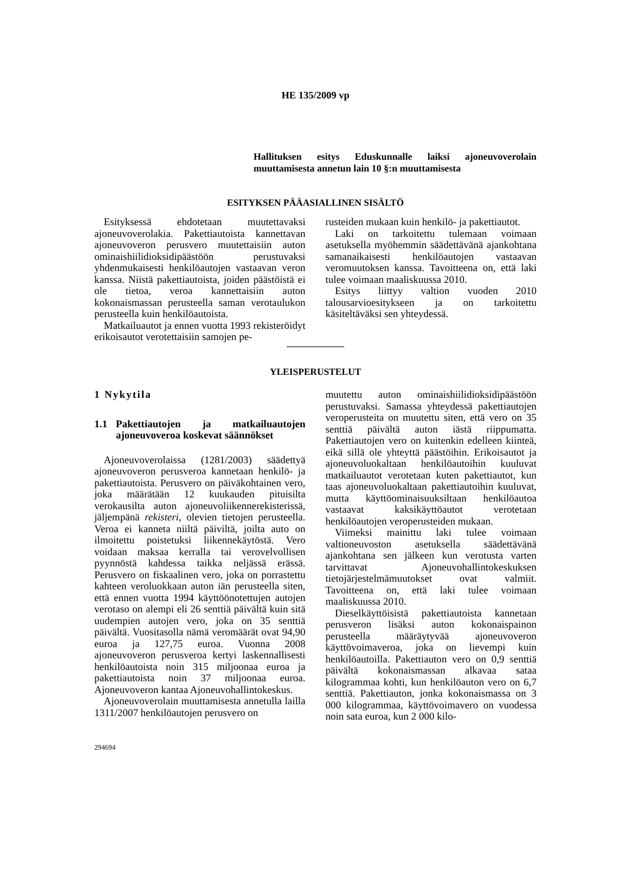HE 135/2009 vp
Hallituksen esitys Eduskunnalle laiksi ajoneuvoverolain muuttamisesta annetun lain 10 §:n muuttamisesta
ESITYKSEN PÄÄASIALLINEN SISÄLTÖ
Esityksessä ehdotetaan muutettavaksi ajoneuvoverolakia. Pakettiautoista kannettavan ajoneuvoveron perusvero muutettaisiin auton ominaishiilidioksidipäästöön perustuvaksi yhdenmukaisesti henkilöautojen vastaavan veron kanssa. Niistä pakettiautoista, joiden päästöistä ei ole tietoa, veroa kannettaisiin auton kokonaismassan perusteella saman verotaulukon perusteella kuin henkilöautoista.
Matkailuautot ja ennen vuotta 1993 rekisteröidyt erikoisautot verotettaisiin samojen pe-
rusteiden mukaan kuin henkilö- ja pakettiautot.
Laki on tarkoitettu tulemaan voimaan asetuksella myöhemmin säädettävänä ajankohtana samanaikaisesti henkilöautojen vastaavan veromuutoksen kanssa. Tavoitteena on, että laki tulee voimaan maaliskuussa 2010.
Esitys liittyy valtion vuoden 2010 talousarvioesitykseen ja on tarkoitettu käsiteltäväksi sen yhteydessä.
YLEISPERUSTELUT
1 Nykytila
1.1 Pakettiautojen ja matkailuautojen ajoneuvoveroa koskevat säännökset
Ajoneuvoverolaissa (1281/2003) säädettyä ajoneuvoveron perusveroa kannetaan henkilö- ja pakettiautoista. Perusvero on päiväkohtainen vero, joka määrätään 12 kuukauden pituisilta verokausilta auton ajoneuvoliikennerekisterissä, jäljempänä rekisteri, olevien tietojen perusteella. Veroa ei kanneta niiltä päiviltä, joilta auto on ilmoitettu poistetuksi liikennekäytöstä. Vero voidaan maksaa kerralla tai verovelvollisen pyynnöstä kahdessa taikka neljässä erässä. Perusvero on fiskaalinen vero, joka on porrastettu kahteen veroluokkaan auton iän perusteella siten, että ennen vuotta 1994 käyttöönotettujen autojen verotaso on alempi eli 26 senttiä päivältä kuin sitä uudempien autojen vero, joka on 35 senttiä päivältä. Vuositasolla nämä veromäärät ovat 94,90 euroa ja 127,75 euroa. Vuonna 2008 ajoneuvoveron perusveroa kertyi laskennallisesti henkilöautoista noin 315 miljoonaa euroa ja pakettiautoista noin 37 miljoonaa euroa. Ajoneuvoveron kantaa Ajoneuvohallintokeskus.
Ajoneuvoverolain muuttamisesta annetulla lailla 1311/2007 henkilöautojen perusvero on
294694
muutettu auton ominaishiilidioksidipäästöön perustuvaksi. Samassa yhteydessä pakettiautojen veroperusteita on muutettu siten, että vero on 35 senttiä päivältä auton iästä riippumatta. Pakettiautojen vero on kuitenkin edelleen kiinteä, eikä sillä ole yhteyttä päästöihin. Erikoisautot ja ajoneuvoluokaltaan henkilöautoihin kuuluvat matkailuautot verotetaan kuten pakettiautot, kun taas ajoneuvoluokaltaan pakettiautoihin kuuluvat, mutta käyttöominaisuuksiltaan henkilöautoa vastaavat kaksikäyttöautot verotetaan henkilöautojen veroperusteiden mukaan.
Viimeksi mainittu laki tulee voimaan valtioneuvoston asetuksella säädettävänä ajankohtana sen jälkeen kun verotusta varten tarvittavat Ajoneuvohallintokeskuksen tietojärjestelmämuutokset ovat valmiit. Tavoitteena on, että laki tulee voimaan maaliskuussa 2010.
Dieselkäyttöisistä pakettiautoista kannetaan perusveron lisäksi auton kokonaispainon perusteella määräytyvää ajoneuvoveron käyttövoimaveroa, joka on lievempi kuin henkilöautoilla. Pakettiauton vero on 0,9 senttiä päivältä kokonaismassan alkavaa sataa kilogrammaa kohti, kun henkilöauton vero on 6,7 senttiä. Pakettiauton, jonka kokonaismassa on 3 000 kilogrammaa, käyttövoimavero on vuodessa noin sata euroa, kun 2 000 kilo-